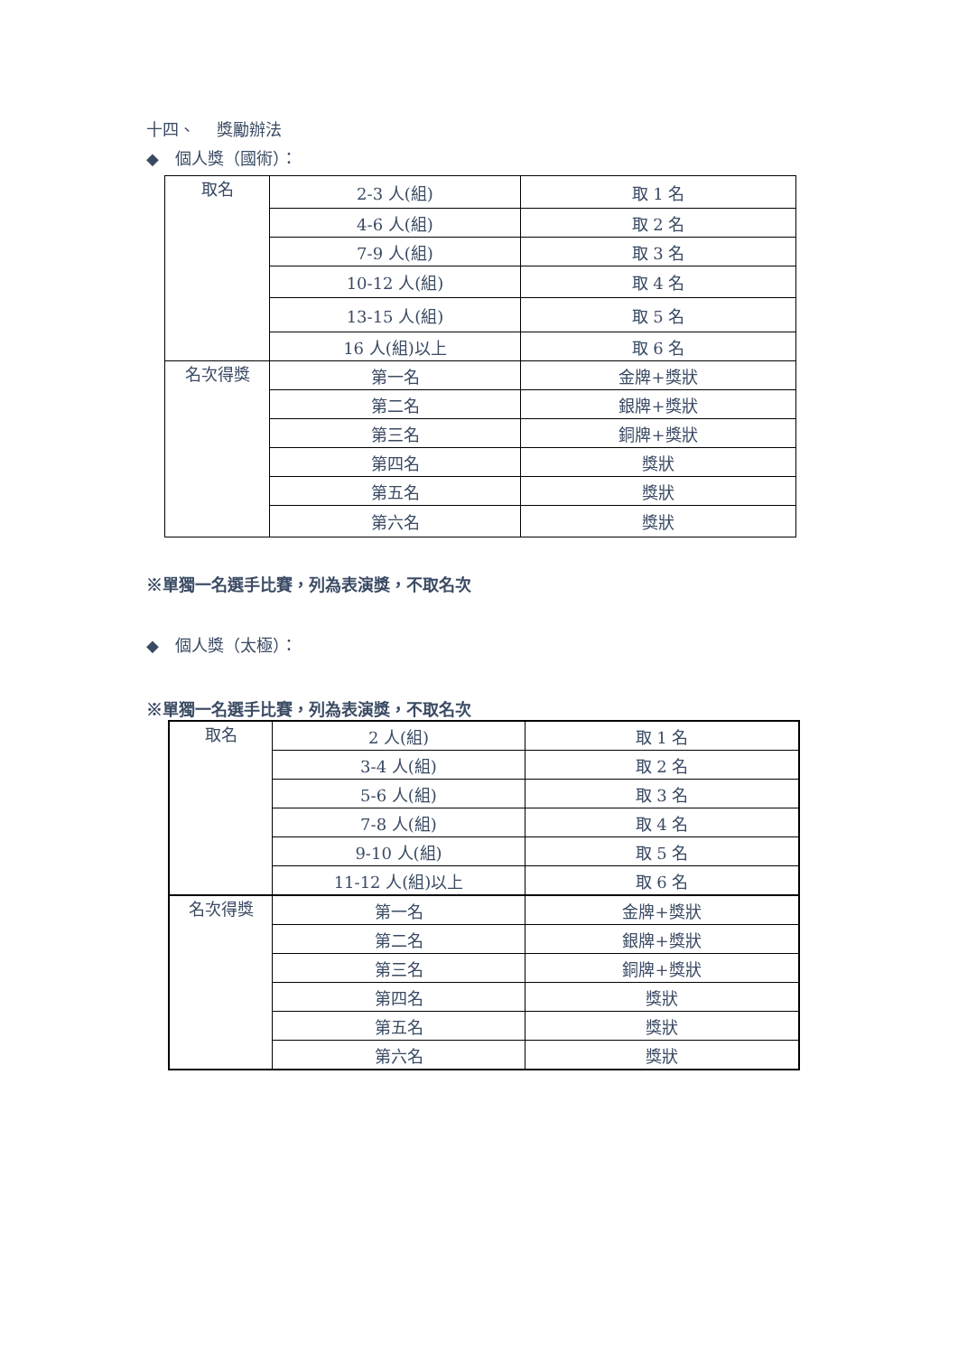十四、　 獎勵辦法
◆　個人獎（國術）：
| 取名 | 2-3 人(組) | 取 1 名 |
| | 4-6 人(組) | 取 2 名 |
| | 7-9 人(組) | 取 3 名 |
| | 10-12 人(組) | 取 4 名 |
| | 13-15 人(組) | 取 5 名 |
| | 16 人(組)以上 | 取 6 名 |
| 名次得獎 | 第一名 | 金牌+獎狀 |
| | 第二名 | 銀牌+獎狀 |
| | 第三名 | 銅牌+獎狀 |
| | 第四名 | 獎狀 |
| | 第五名 | 獎狀 |
| | 第六名 | 獎狀 |
※單獨一名選手比賽，列為表演獎，不取名次
◆　個人獎（太極）：
※單獨一名選手比賽，列為表演獎，不取名次
| 取名 | 2 人(組) | 取 1 名 |
| | 3-4 人(組) | 取 2 名 |
| | 5-6 人(組) | 取 3 名 |
| | 7-8 人(組) | 取 4 名 |
| | 9-10 人(組) | 取 5 名 |
| | 11-12 人(組)以上 | 取 6 名 |
| 名次得獎 | 第一名 | 金牌+獎狀 |
| | 第二名 | 銀牌+獎狀 |
| | 第三名 | 銅牌+獎狀 |
| | 第四名 | 獎狀 |
| | 第五名 | 獎狀 |
| | 第六名 | 獎狀 |